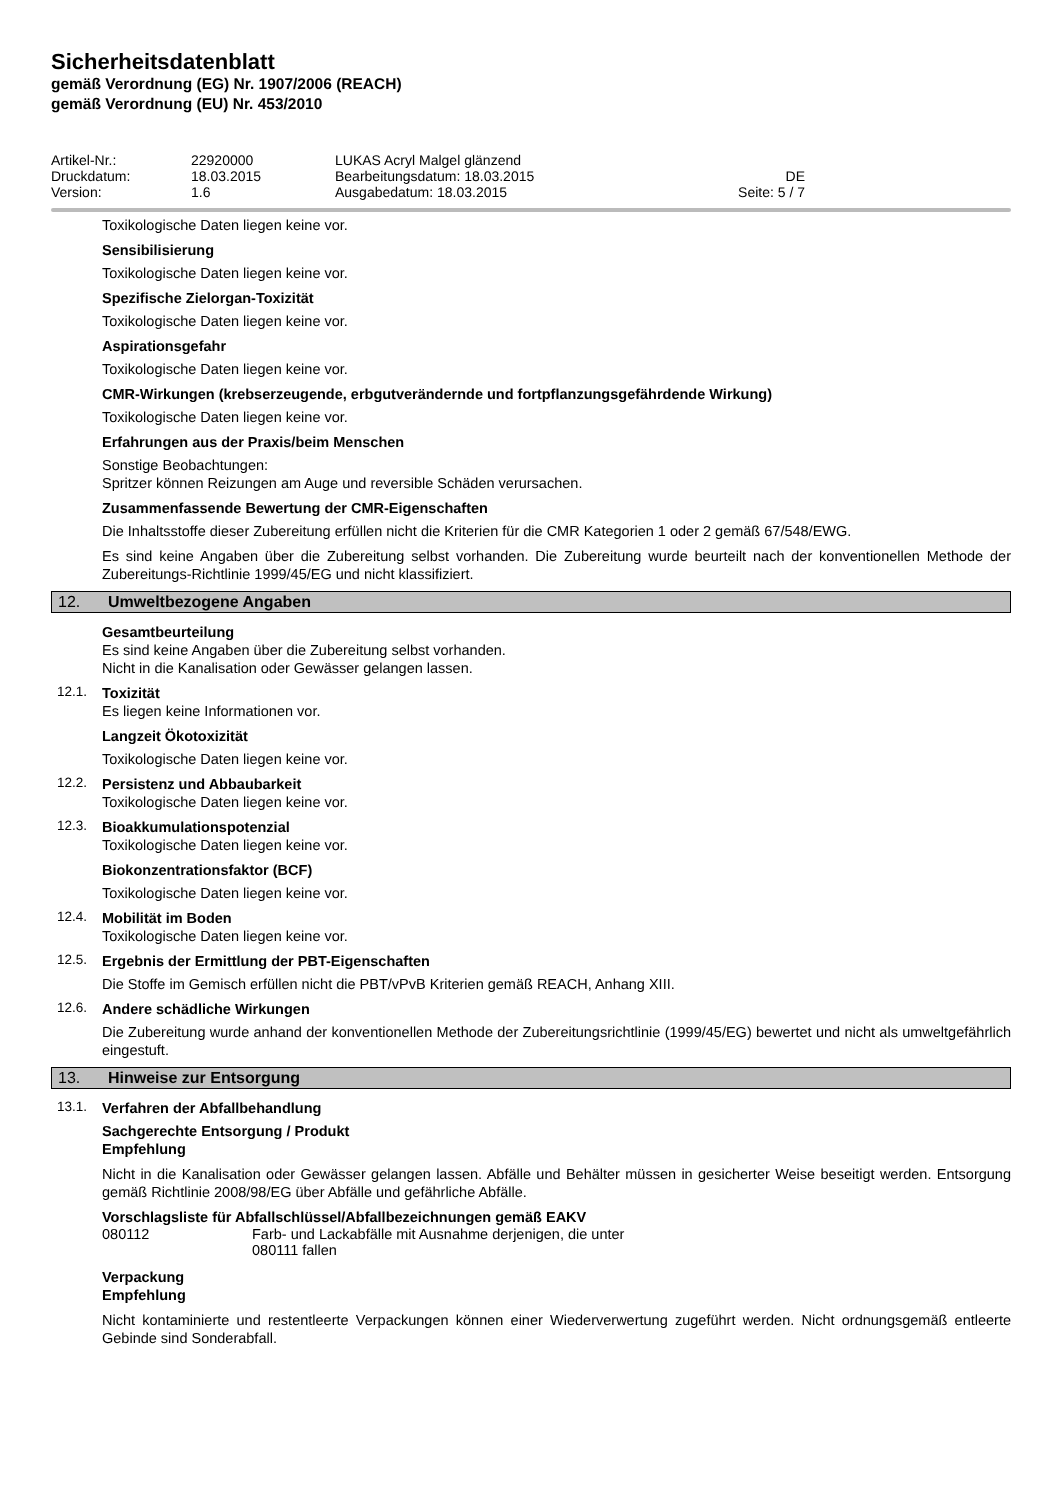Sicherheitsdatenblatt
gemäß Verordnung (EG) Nr. 1907/2006 (REACH)
gemäß Verordnung (EU) Nr. 453/2010
Artikel-Nr.:
22920000
LUKAS Acryl Malgel glänzend
Druckdatum:
18.03.2015
Bearbeitungsdatum: 18.03.2015
DE
Version:
1.6
Ausgabedatum: 18.03.2015
Seite: 5 / 7
Toxikologische Daten liegen keine vor.
Sensibilisierung
Toxikologische Daten liegen keine vor.
Spezifische Zielorgan-Toxizität
Toxikologische Daten liegen keine vor.
Aspirationsgefahr
Toxikologische Daten liegen keine vor.
CMR-Wirkungen (krebserzeugende, erbgutverändernde und fortpflanzungsgefährdende Wirkung)
Toxikologische Daten liegen keine vor.
Erfahrungen aus der Praxis/beim Menschen
Sonstige Beobachtungen:
Spritzer können Reizungen am Auge und reversible Schäden verursachen.
Zusammenfassende Bewertung der CMR-Eigenschaften
Die Inhaltsstoffe dieser Zubereitung erfüllen nicht die Kriterien für die CMR Kategorien 1 oder 2 gemäß 67/548/EWG.
Es sind keine Angaben über die Zubereitung selbst vorhanden. Die Zubereitung wurde beurteilt nach der konventionellen Methode der Zubereitungs-Richtlinie 1999/45/EG und nicht klassifiziert.
12. Umweltbezogene Angaben
Gesamtbeurteilung
Es sind keine Angaben über die Zubereitung selbst vorhanden.
Nicht in die Kanalisation oder Gewässer gelangen lassen.
12.1.
Toxizität
Es liegen keine Informationen vor.
Langzeit Ökotoxizität
Toxikologische Daten liegen keine vor.
12.2.
Persistenz und Abbaubarkeit
Toxikologische Daten liegen keine vor.
12.3.
Bioakkumulationspotenzial
Toxikologische Daten liegen keine vor.
Biokonzentrationsfaktor (BCF)
Toxikologische Daten liegen keine vor.
12.4.
Mobilität im Boden
Toxikologische Daten liegen keine vor.
12.5.
Ergebnis der Ermittlung der PBT-Eigenschaften
Die Stoffe im Gemisch erfüllen nicht die PBT/vPvB Kriterien gemäß REACH, Anhang XIII.
12.6.
Andere schädliche Wirkungen
Die Zubereitung wurde anhand der konventionellen Methode der Zubereitungsrichtlinie (1999/45/EG) bewertet und nicht als umweltgefährlich eingestuft.
13. Hinweise zur Entsorgung
13.1.
Verfahren der Abfallbehandlung
Sachgerechte Entsorgung / Produkt
Empfehlung
Nicht in die Kanalisation oder Gewässer gelangen lassen. Abfälle und Behälter müssen in gesicherter Weise beseitigt werden. Entsorgung gemäß Richtlinie 2008/98/EG über Abfälle und gefährliche Abfälle.
Vorschlagsliste für Abfallschlüssel/Abfallbezeichnungen gemäß EAKV
080112 Farb- und Lackabfälle mit Ausnahme derjenigen, die unter
080111 fallen
Verpackung
Empfehlung
Nicht kontaminierte und restentleerte Verpackungen können einer Wiederverwertung zugeführt werden. Nicht ordnungsgemäß entleerte Gebinde sind Sonderabfall.